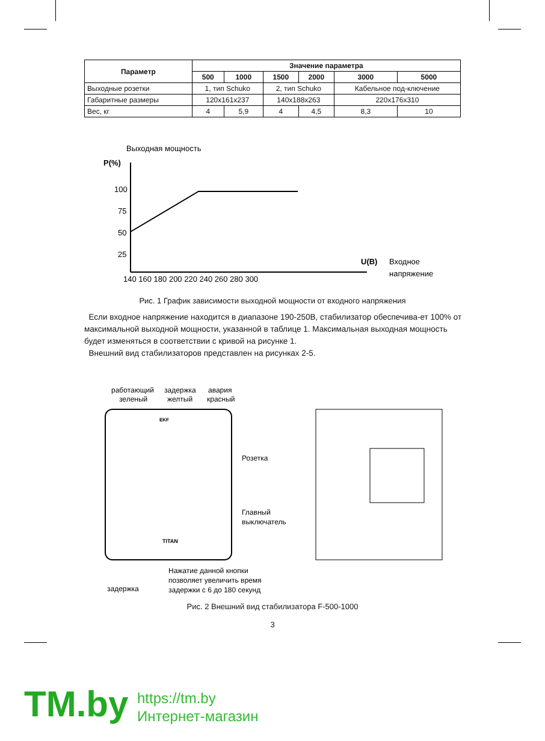| Параметр | Значение параметра | | | | | |
| --- | --- | --- | --- | --- | --- | --- |
| | 500 | 1000 | 1500 | 2000 | 3000 | 5000 |
| Выходные розетки | 1, тип Schuko | | 2, тип Schuko | | Кабельное под-ключение | |
| Габаритные размеры | 120x161x237 | | 140x188x263 | | 220x176x310 | |
| Вес, кг | 4 | 5,9 | 4 | 4,5 | 8,3 | 10 |
Выходная мощность
P(%)
100
75
50
25
U(B)
Входное
напряжение
140 160 180 200 220 240 260 280 300
Рис. 1 График зависимости выходной мощности от входного напряжения
Если входное напряжение находится в диапазоне 190-250В, стабилизатор обеспечива-ет 100% от максимальной выходной мощности, указанной в таблице 1. Максимальная выходная мощность будет изменяться в соответствии с кривой на рисунке 1.
Внешний вид стабилизаторов представлен на рисунках 2-5.
работающий
зеленый
задержка
желтый
авария
красный
TITAN
EKF
Розетка
Главный
выключатель
Нажатие данной кнопки
позволяет увеличить время
задержки с 6 до 180 секунд
задержка
Рис. 2 Внешний вид стабилизатора F-500-1000
3
TM.by
https://tm.by
Интернет-магазин